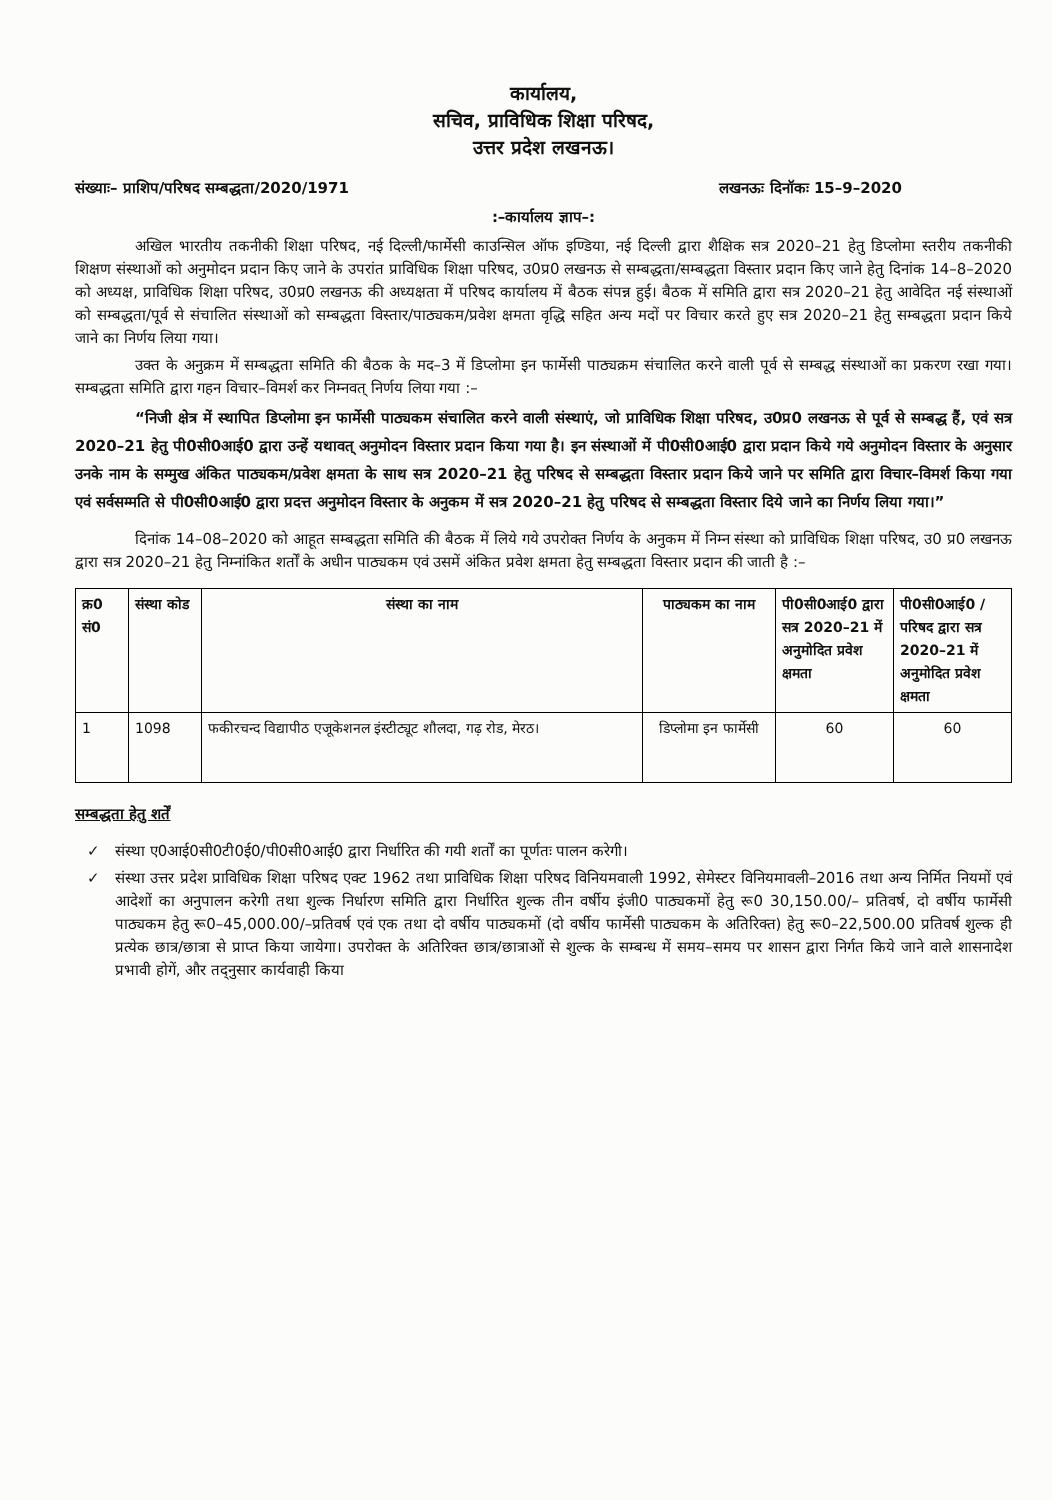कार्यालय,
सचिव, प्राविधिक शिक्षा परिषद,
उत्तर प्रदेश लखनऊ।
संख्याः– प्राशिप/परिषद सम्बद्धता/2020/1971 लखनऊः दिनॉकः 15–9–2020
:–कार्यालय ज्ञाप–:
अखिल भारतीय तकनीकी शिक्षा परिषद, नई दिल्ली/फार्मेसी काउन्सिल ऑफ इण्डिया, नई दिल्ली द्वारा शैक्षिक सत्र 2020–21 हेतु डिप्लोमा स्तरीय तकनीकी शिक्षण संस्थाओं को अनुमोदन प्रदान किए जाने के उपरांत प्राविधिक शिक्षा परिषद, उ0प्र0 लखनऊ से सम्बद्धता/सम्बद्धता विस्तार प्रदान किए जाने हेतु दिनांक 14–8–2020 को अध्यक्ष, प्राविधिक शिक्षा परिषद, उ0प्र0 लखनऊ की अध्यक्षता में परिषद कार्यालय में बैठक संपन्न हुई। बैठक में समिति द्वारा सत्र 2020–21 हेतु आवेदित नई संस्थाओं को सम्बद्धता/पूर्व से संचालित संस्थाओं को सम्बद्धता विस्तार/पाठ्यकम/प्रवेश क्षमता वृद्धि सहित अन्य मदों पर विचार करते हुए सत्र 2020–21 हेतु सम्बद्धता प्रदान किये जाने का निर्णय लिया गया।
उक्त के अनुक्रम में सम्बद्धता समिति की बैठक के मद–3 में डिप्लोमा इन फार्मेसी पाठ्यक्रम संचालित करने वाली पूर्व से सम्बद्ध संस्थाओं का प्रकरण रखा गया। सम्बद्धता समिति द्वारा गहन विचार–विमर्श कर निम्नवत् निर्णय लिया गया :–
“निजी क्षेत्र में स्थापित डिप्लोमा इन फार्मेसी पाठ्यकम संचालित करने वाली संस्थाएं, जो प्राविधिक शिक्षा परिषद, उ0प्र0 लखनऊ से पूर्व से सम्बद्ध हैं, एवं सत्र 2020–21 हेतु पी0सी0आई0 द्वारा उन्हें यथावत् अनुमोदन विस्तार प्रदान किया गया है। इन संस्थाओं में पी0सी0आई0 द्वारा प्रदान किये गये अनुमोदन विस्तार के अनुसार उनके नाम के सम्मुख अंकित पाठ्यकम/प्रवेश क्षमता के साथ सत्र 2020–21 हेतु परिषद से सम्बद्धता विस्तार प्रदान किये जाने पर समिति द्वारा विचार–विमर्श किया गया एवं सर्वसम्मति से पी0सी0आई0 द्वारा प्रदत्त अनुमोदन विस्तार के अनुकम में सत्र 2020–21 हेतु परिषद से सम्बद्धता विस्तार दिये जाने का निर्णय लिया गया।”
दिनांक 14–08–2020 को आहूत सम्बद्धता समिति की बैठक में लिये गये उपरोक्त निर्णय के अनुकम में निम्न संस्था को प्राविधिक शिक्षा परिषद, उ0 प्र0 लखनऊ द्वारा सत्र 2020–21 हेतु निम्नांकित शर्तों के अधीन पाठ्यकम एवं उसमें अंकित प्रवेश क्षमता हेतु सम्बद्धता विस्तार प्रदान की जाती है :–
| क्र0 सं0 | संस्था कोड | संस्था का नाम | पाठ्यकम का नाम | पी0सी0आई0 द्वारा सत्र 2020–21 में अनुमोदित प्रवेश क्षमता | पी0सी0आई0 /परिषद द्वारा सत्र 2020–21 में अनुमोदित प्रवेश क्षमता |
| --- | --- | --- | --- | --- | --- |
| 1 | 1098 | फकीरचन्द विद्यापीठ एजूकेशनल इंस्टीट्यूट शौलदा, गढ़ रोड, मेरठ। | डिप्लोमा इन फार्मेसी | 60 | 60 |
सम्बद्धता हेतु शर्तें
✓ संस्था ए0आई0सी0टी0ई0/पी0सी0आई0 द्वारा निर्धारित की गयी शर्तों का पूर्णतः पालन करेगी।
✓ संस्था उत्तर प्रदेश प्राविधिक शिक्षा परिषद एक्ट 1962 तथा प्राविधिक शिक्षा परिषद विनियमवाली 1992, सेमेस्टर विनियमावली–2016 तथा अन्य निर्मित नियमों एवं आदेशों का अनुपालन करेगी तथा शुल्क निर्धारण समिति द्वारा निर्धारित शुल्क तीन वर्षीय इंजी0 पाठ्यकमों हेतु रू0 30,150.00/– प्रतिवर्ष, दो वर्षीय फार्मेसी पाठ्यकम हेतु रू0–45,000.00/–प्रतिवर्ष एवं एक तथा दो वर्षीय पाठ्यकमों (दो वर्षीय फार्मेसी पाठ्यकम के अतिरिक्त) हेतु रू0–22,500.00 प्रतिवर्ष शुल्क ही प्रत्येक छात्र/छात्रा से प्राप्त किया जायेगा। उपरोक्त के अतिरिक्त छात्र/छात्राओं से शुल्क के सम्बन्ध में समय–समय पर शासन द्वारा निर्गत किये जाने वाले शासनादेश प्रभावी होगें, और तद्नुसार कार्यवाही किया